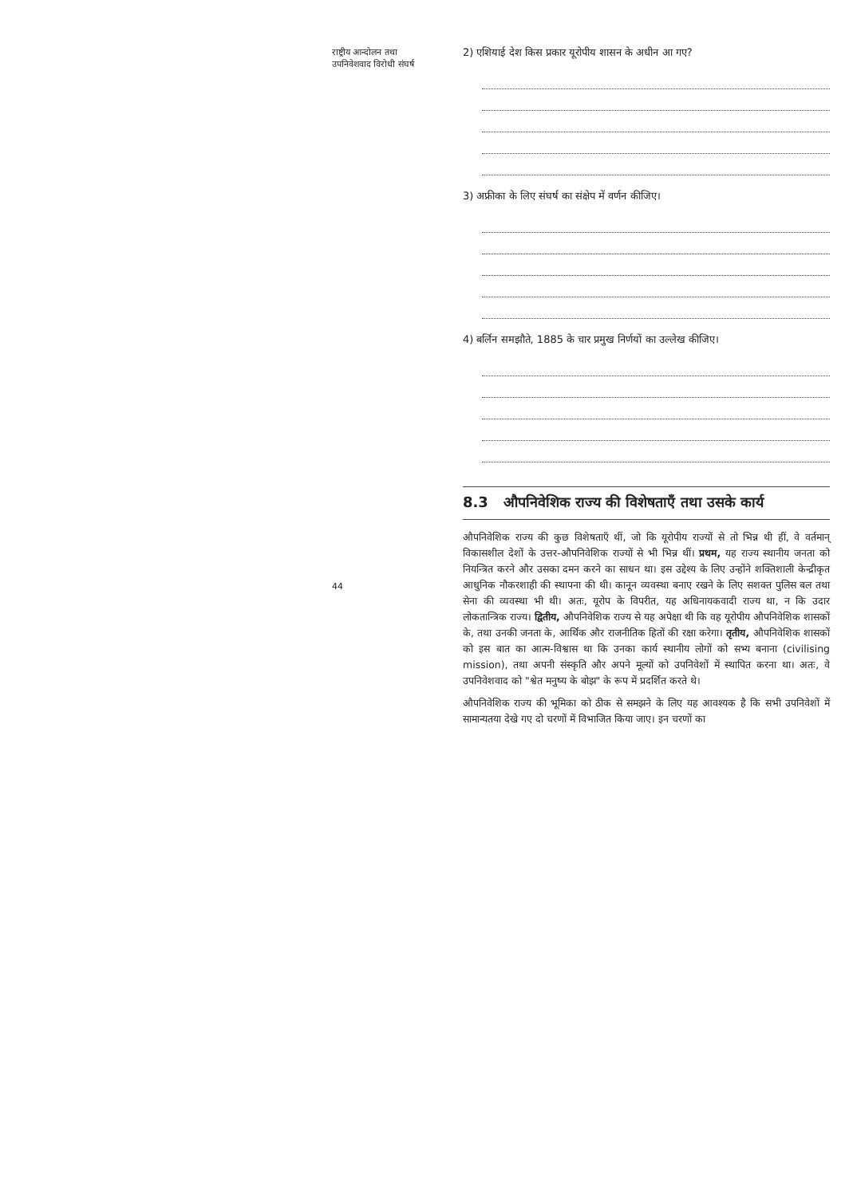राष्ट्रीय आन्दोलन तथा
उपनिवेशवाद विरोधी संघर्ष
44
2) एशियाई देश किस प्रकार यूरोपीय शासन के अधीन आ गए?
3) अफ्रीका के लिए संघर्ष का संक्षेप में वर्णन कीजिए।
4) बर्लिन समझौते, 1885 के चार प्रमुख निर्णयों का उल्लेख कीजिए।
8.3 औपनिवेशिक राज्य की विशेषताएँ तथा उसके कार्य
औपनिवेशिक राज्य की कुछ विशेषताएँ थीं, जो कि यूरोपीय राज्यों से तो भिन्न थी हीं, वे वर्तमान् विकासशील देशों के उत्तर-औपनिवेशिक राज्यों से भी भिन्न थीं। प्रथम, यह राज्य स्थानीय जनता को नियन्त्रित करने और उसका दमन करने का साधन था। इस उद्देश्य के लिए उन्होंने शक्तिशाली केन्द्रीकृत आधुनिक नौकरशाही की स्थापना की थी। कानून व्यवस्था बनाए रखने के लिए सशक्त पुलिस बल तथा सेना की व्यवस्था भी थी। अतः, यूरोप के विपरीत, यह अधिनायकवादी राज्य था, न कि उदार लोकतान्त्रिक राज्य। द्वितीय, औपनिवेशिक राज्य से यह अपेक्षा थी कि वह यूरोपीय औपनिवेशिक शासकों के, तथा उनकी जनता के, आर्थिक और राजनीतिक हितों की रक्षा करेगा। तृतीय, औपनिवेशिक शासकों को इस बात का आत्म-विश्वास था कि उनका कार्य स्थानीय लोगों को सभ्य बनाना (civilising mission), तथा अपनी संस्कृति और अपने मूल्यों को उपनिवेशों में स्थापित करना था। अतः, वे उपनिवेशवाद को "श्वेत मनुष्य के बोझ" के रूप में प्रदर्शित करते थे।
औपनिवेशिक राज्य की भूमिका को ठीक से समझने के लिए यह आवश्यक है कि सभी उपनिवेशों में सामान्यतया देखे गए दो चरणों में विभाजित किया जाए। इन चरणों का